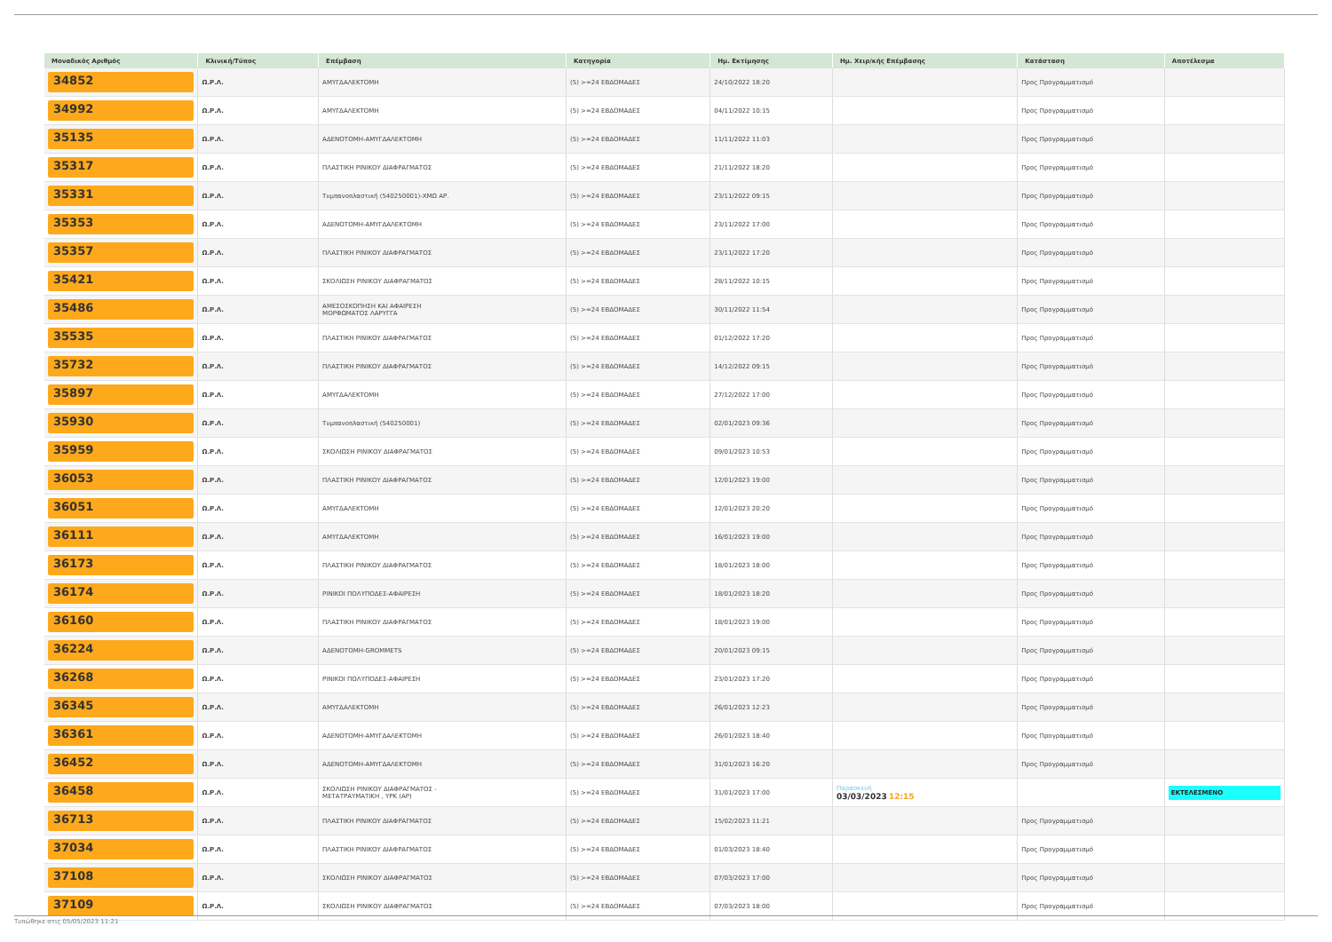| Μοναδικός Αριθμός | Κλινική/Τύπος | Επέμβαση | Κατηγορία | Ημ. Εκτίμησης | Ημ. Χειρ/κής Επέμβασης | Κατάσταση | Αποτέλεσμα |
| --- | --- | --- | --- | --- | --- | --- | --- |
| 34852 | Ω.Ρ.Λ. | ΑΜΥΓΔΑΛΕΚΤΟΜΗ | (5) >=24 ΕΒΔΟΜΑΔΕΣ | 24/10/2022 18:20 | | Προς Προγραμματισμό | |
| 34992 | Ω.Ρ.Λ. | ΑΜΥΓΔΑΛΕΚΤΟΜΗ | (5) >=24 ΕΒΔΟΜΑΔΕΣ | 04/11/2022 10:15 | | Προς Προγραμματισμό | |
| 35135 | Ω.Ρ.Λ. | ΑΔΕΝΟΤΟΜΗ-ΑΜΥΓΔΑΛΕΚΤΟΜΗ | (5) >=24 ΕΒΔΟΜΑΔΕΣ | 11/11/2022 11:03 | | Προς Προγραμματισμό | |
| 35317 | Ω.Ρ.Λ. | ΠΛΑΣΤΙΚΗ ΡΙΝΙΚΟΥ ΔΙΑΦΡΑΓΜΑΤΟΣ | (5) >=24 ΕΒΔΟΜΑΔΕΣ | 21/11/2022 18:20 | | Προς Προγραμματισμό | |
| 35331 | Ω.Ρ.Λ. | Τυμπανοπλαστική (540250001)-ΧΜΩ ΑΡ. | (5) >=24 ΕΒΔΟΜΑΔΕΣ | 23/11/2022 09:15 | | Προς Προγραμματισμό | |
| 35353 | Ω.Ρ.Λ. | ΑΔΕΝΟΤΟΜΗ-ΑΜΥΓΔΑΛΕΚΤΟΜΗ | (5) >=24 ΕΒΔΟΜΑΔΕΣ | 23/11/2022 17:00 | | Προς Προγραμματισμό | |
| 35357 | Ω.Ρ.Λ. | ΠΛΑΣΤΙΚΗ ΡΙΝΙΚΟΥ ΔΙΑΦΡΑΓΜΑΤΟΣ | (5) >=24 ΕΒΔΟΜΑΔΕΣ | 23/11/2022 17:20 | | Προς Προγραμματισμό | |
| 35421 | Ω.Ρ.Λ. | ΣΚΟΛΙΩΣΗ ΡΙΝΙΚΟΥ ΔΙΑΦΡΑΓΜΑΤΟΣ | (5) >=24 ΕΒΔΟΜΑΔΕΣ | 28/11/2022 10:15 | | Προς Προγραμματισμό | |
| 35486 | Ω.Ρ.Λ. | ΑΜΕΣΟΣΚΟΠΗΣΗ ΚΑΙ ΑΦΑΙΡΕΣΗ ΜΟΡΦΩΜΑΤΟΣ ΛΑΡΥΓΓΑ | (5) >=24 ΕΒΔΟΜΑΔΕΣ | 30/11/2022 11:54 | | Προς Προγραμματισμό | |
| 35535 | Ω.Ρ.Λ. | ΠΛΑΣΤΙΚΗ ΡΙΝΙΚΟΥ ΔΙΑΦΡΑΓΜΑΤΟΣ | (5) >=24 ΕΒΔΟΜΑΔΕΣ | 01/12/2022 17:20 | | Προς Προγραμματισμό | |
| 35732 | Ω.Ρ.Λ. | ΠΛΑΣΤΙΚΗ ΡΙΝΙΚΟΥ ΔΙΑΦΡΑΓΜΑΤΟΣ | (5) >=24 ΕΒΔΟΜΑΔΕΣ | 14/12/2022 09:15 | | Προς Προγραμματισμό | |
| 35897 | Ω.Ρ.Λ. | ΑΜΥΓΔΑΛΕΚΤΟΜΗ | (5) >=24 ΕΒΔΟΜΑΔΕΣ | 27/12/2022 17:00 | | Προς Προγραμματισμό | |
| 35930 | Ω.Ρ.Λ. | Τυμπανοπλαστική (540250001) | (5) >=24 ΕΒΔΟΜΑΔΕΣ | 02/01/2023 09:36 | | Προς Προγραμματισμό | |
| 35959 | Ω.Ρ.Λ. | ΣΚΟΛΙΩΣΗ ΡΙΝΙΚΟΥ ΔΙΑΦΡΑΓΜΑΤΟΣ | (5) >=24 ΕΒΔΟΜΑΔΕΣ | 09/01/2023 10:53 | | Προς Προγραμματισμό | |
| 36053 | Ω.Ρ.Λ. | ΠΛΑΣΤΙΚΗ ΡΙΝΙΚΟΥ ΔΙΑΦΡΑΓΜΑΤΟΣ | (5) >=24 ΕΒΔΟΜΑΔΕΣ | 12/01/2023 19:00 | | Προς Προγραμματισμό | |
| 36051 | Ω.Ρ.Λ. | ΑΜΥΓΔΑΛΕΚΤΟΜΗ | (5) >=24 ΕΒΔΟΜΑΔΕΣ | 12/01/2023 20:20 | | Προς Προγραμματισμό | |
| 36111 | Ω.Ρ.Λ. | ΑΜΥΓΔΑΛΕΚΤΟΜΗ | (5) >=24 ΕΒΔΟΜΑΔΕΣ | 16/01/2023 19:00 | | Προς Προγραμματισμό | |
| 36173 | Ω.Ρ.Λ. | ΠΛΑΣΤΙΚΗ ΡΙΝΙΚΟΥ ΔΙΑΦΡΑΓΜΑΤΟΣ | (5) >=24 ΕΒΔΟΜΑΔΕΣ | 18/01/2023 18:00 | | Προς Προγραμματισμό | |
| 36174 | Ω.Ρ.Λ. | ΡΙΝΙΚΟΙ ΠΟΛΥΠΟΔΕΣ-ΑΦΑΙΡΕΣΗ | (5) >=24 ΕΒΔΟΜΑΔΕΣ | 18/01/2023 18:20 | | Προς Προγραμματισμό | |
| 36160 | Ω.Ρ.Λ. | ΠΛΑΣΤΙΚΗ ΡΙΝΙΚΟΥ ΔΙΑΦΡΑΓΜΑΤΟΣ | (5) >=24 ΕΒΔΟΜΑΔΕΣ | 18/01/2023 19:00 | | Προς Προγραμματισμό | |
| 36224 | Ω.Ρ.Λ. | ΑΔΕΝΟΤΟΜΗ-GROMMETS | (5) >=24 ΕΒΔΟΜΑΔΕΣ | 20/01/2023 09:15 | | Προς Προγραμματισμό | |
| 36268 | Ω.Ρ.Λ. | ΡΙΝΙΚΟΙ ΠΟΛΥΠΟΔΕΣ-ΑΦΑΙΡΕΣΗ | (5) >=24 ΕΒΔΟΜΑΔΕΣ | 23/01/2023 17:20 | | Προς Προγραμματισμό | |
| 36345 | Ω.Ρ.Λ. | ΑΜΥΓΔΑΛΕΚΤΟΜΗ | (5) >=24 ΕΒΔΟΜΑΔΕΣ | 26/01/2023 12:23 | | Προς Προγραμματισμό | |
| 36361 | Ω.Ρ.Λ. | ΑΔΕΝΟΤΟΜΗ-ΑΜΥΓΔΑΛΕΚΤΟΜΗ | (5) >=24 ΕΒΔΟΜΑΔΕΣ | 26/01/2023 18:40 | | Προς Προγραμματισμό | |
| 36452 | Ω.Ρ.Λ. | ΑΔΕΝΟΤΟΜΗ-ΑΜΥΓΔΑΛΕΚΤΟΜΗ | (5) >=24 ΕΒΔΟΜΑΔΕΣ | 31/01/2023 16:20 | | Προς Προγραμματισμό | |
| 36458 | Ω.Ρ.Λ. | ΣΚΟΛΙΩΣΗ ΡΙΝΙΚΟΥ ΔΙΑΦΡΑΓΜΑΤΟΣ - ΜΕΤΑΤΡΑΥΜΑΤΙΚΗ , ΥΡΚ (ΑΡ) | (5) >=24 ΕΒΔΟΜΑΔΕΣ | 31/01/2023 17:00 | Παρασκευή 03/03/2023 12:15 | | ΕΚΤΕΛΕΣΜΕΝΟ |
| 36713 | Ω.Ρ.Λ. | ΠΛΑΣΤΙΚΗ ΡΙΝΙΚΟΥ ΔΙΑΦΡΑΓΜΑΤΟΣ | (5) >=24 ΕΒΔΟΜΑΔΕΣ | 15/02/2023 11:21 | | Προς Προγραμματισμό | |
| 37034 | Ω.Ρ.Λ. | ΠΛΑΣΤΙΚΗ ΡΙΝΙΚΟΥ ΔΙΑΦΡΑΓΜΑΤΟΣ | (5) >=24 ΕΒΔΟΜΑΔΕΣ | 01/03/2023 18:40 | | Προς Προγραμματισμό | |
| 37108 | Ω.Ρ.Λ. | ΣΚΟΛΙΩΣΗ ΡΙΝΙΚΟΥ ΔΙΑΦΡΑΓΜΑΤΟΣ | (5) >=24 ΕΒΔΟΜΑΔΕΣ | 07/03/2023 17:00 | | Προς Προγραμματισμό | |
| 37109 | Ω.Ρ.Λ. | ΣΚΟΛΙΩΣΗ ΡΙΝΙΚΟΥ ΔΙΑΦΡΑΓΜΑΤΟΣ | (5) >=24 ΕΒΔΟΜΑΔΕΣ | 07/03/2023 18:00 | | Προς Προγραμματισμό | |
Τυπώθηκε στις 05/05/2023 11:21